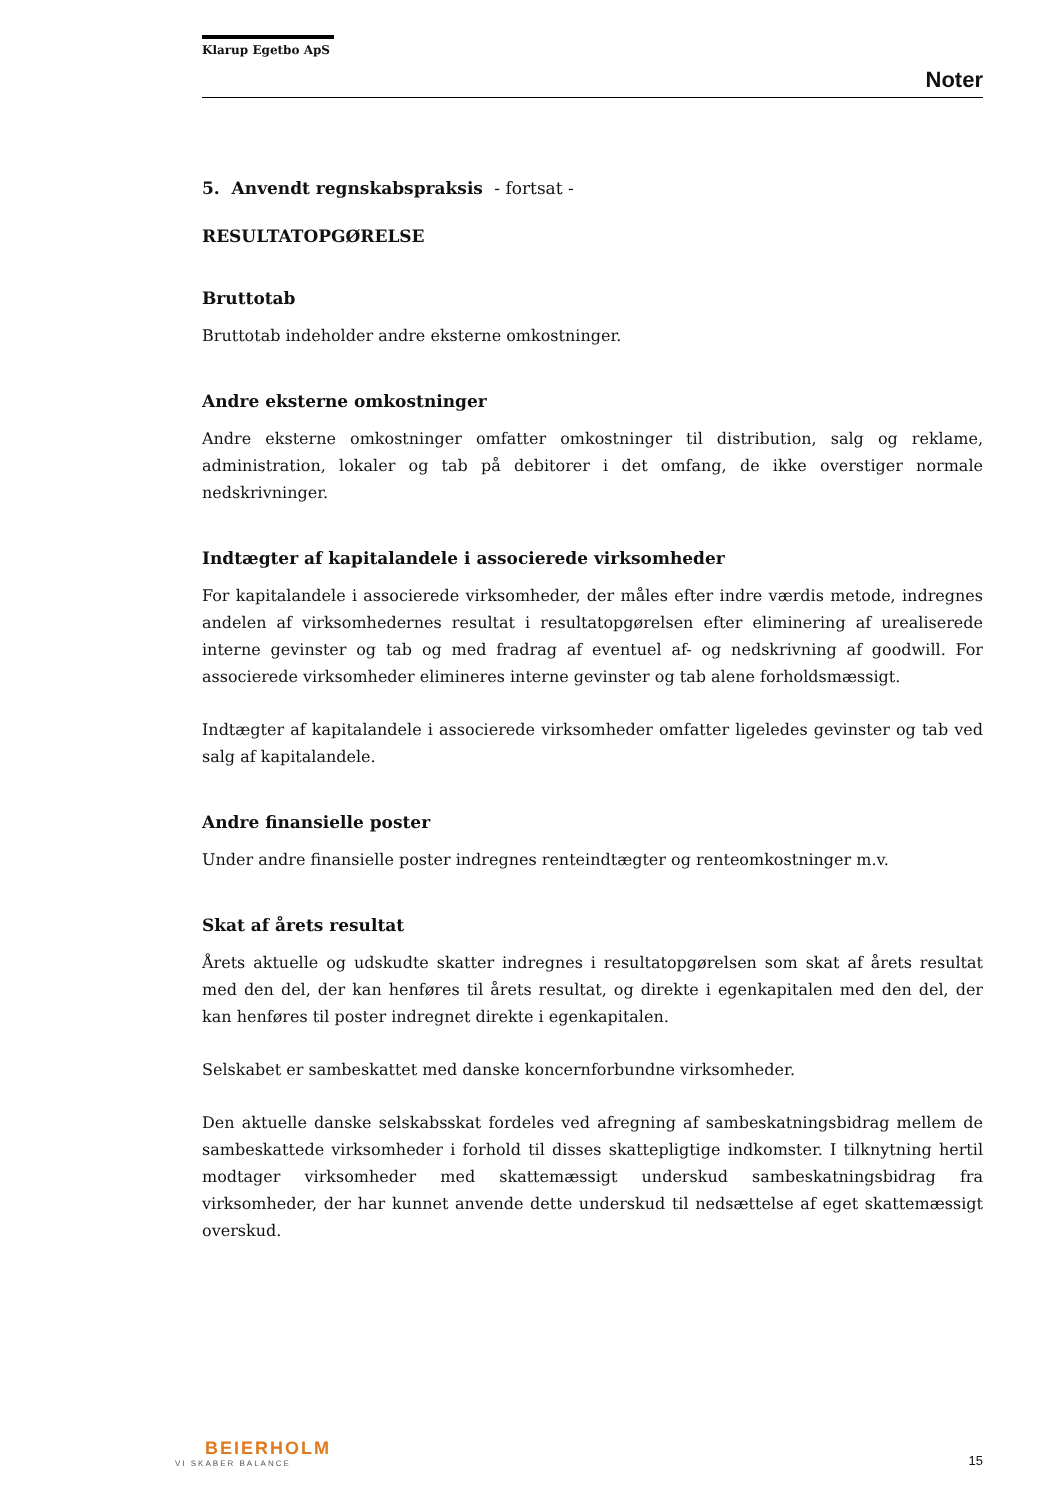Klarup Egetbo ApS
Noter
5. Anvendt regnskabspraksis - fortsat -
RESULTATOPGØRELSE
Bruttotab
Bruttotab indeholder andre eksterne omkostninger.
Andre eksterne omkostninger
Andre eksterne omkostninger omfatter omkostninger til distribution, salg og reklame, administration, lokaler og tab på debitorer i det omfang, de ikke overstiger normale nedskrivninger.
Indtægter af kapitalandele i associerede virksomheder
For kapitalandele i associerede virksomheder, der måles efter indre værdis metode, indregnes andelen af virksomhedernes resultat i resultatopgørelsen efter eliminering af urealiserede interne gevinster og tab og med fradrag af eventuel af- og nedskrivning af goodwill. For associerede virksomheder elimineres interne gevinster og tab alene forholdsmæssigt.
Indtægter af kapitalandele i associerede virksomheder omfatter ligeledes gevinster og tab ved salg af kapitalandele.
Andre finansielle poster
Under andre finansielle poster indregnes renteindtægter og renteomkostninger m.v.
Skat af årets resultat
Årets aktuelle og udskudte skatter indregnes i resultatopgørelsen som skat af årets resultat med den del, der kan henføres til årets resultat, og direkte i egenkapitalen med den del, der kan henføres til poster indregnet direkte i egenkapitalen.
Selskabet er sambeskattet med danske koncernforbundne virksomheder.
Den aktuelle danske selskabsskat fordeles ved afregning af sambeskatningsbidrag mellem de sambeskattede virksomheder i forhold til disses skattepligtige indkomster. I tilknytning hertil modtager virksomheder med skattemæssigt underskud sambeskatningsbidrag fra virksomheder, der har kunnet anvende dette underskud til nedsættelse af eget skattemæssigt overskud.
BEIERHOLM
VI SKABER BALANCE
15